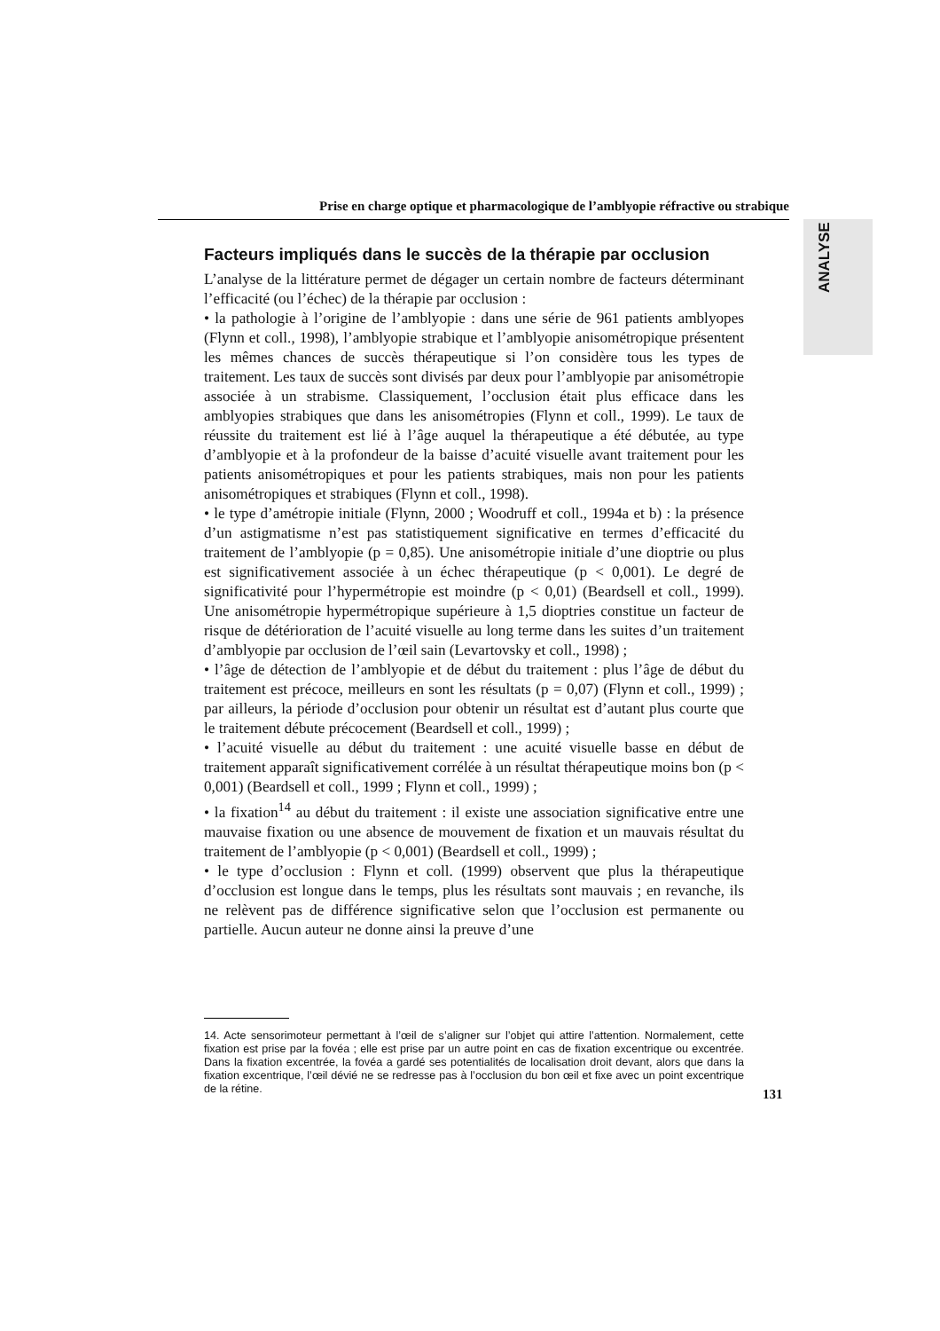Prise en charge optique et pharmacologique de l’amblyopie réfractive ou strabique
ANALYSE
Facteurs impliqués dans le succès de la thérapie par occlusion
L’analyse de la littérature permet de dégager un certain nombre de facteurs déterminant l’efficacité (ou l’échec) de la thérapie par occlusion :
• la pathologie à l’origine de l’amblyopie : dans une série de 961 patients amblyopes (Flynn et coll., 1998), l’amblyopie strabique et l’amblyopie anisométropique présentent les mêmes chances de succès thérapeutique si l’on considère tous les types de traitement. Les taux de succès sont divisés par deux pour l’amblyopie par anisométropie associée à un strabisme. Classiquement, l’occlusion était plus efficace dans les amblyopies strabiques que dans les anisométropies (Flynn et coll., 1999). Le taux de réussite du traitement est lié à l’âge auquel la thérapeutique a été débutée, au type d’amblyopie et à la profondeur de la baisse d’acuité visuelle avant traitement pour les patients anisométropiques et pour les patients strabiques, mais non pour les patients anisométropiques et strabiques (Flynn et coll., 1998).
• le type d’amétropie initiale (Flynn, 2000 ; Woodruff et coll., 1994a et b) : la présence d’un astigmatisme n’est pas statistiquement significative en termes d’efficacité du traitement de l’amblyopie (p = 0,85). Une anisométropie initiale d’une dioptrie ou plus est significativement associée à un échec thérapeutique (p < 0,001). Le degré de significativité pour l’hypermétropie est moindre (p < 0,01) (Beardsell et coll., 1999). Une anisométropie hypermétropique supérieure à 1,5 dioptries constitue un facteur de risque de détérioration de l’acuité visuelle au long terme dans les suites d’un traitement d’amblyopie par occlusion de l’œil sain (Levartovsky et coll., 1998) ;
• l’âge de détection de l’amblyopie et de début du traitement : plus l’âge de début du traitement est précoce, meilleurs en sont les résultats (p = 0,07) (Flynn et coll., 1999) ; par ailleurs, la période d’occlusion pour obtenir un résultat est d’autant plus courte que le traitement débute précocement (Beardsell et coll., 1999) ;
• l’acuité visuelle au début du traitement : une acuité visuelle basse en début de traitement apparaît significativement corrélée à un résultat thérapeutique moins bon (p < 0,001) (Beardsell et coll., 1999 ; Flynn et coll., 1999) ;
• la fixation<sup>14</sup> au début du traitement : il existe une association significative entre une mauvaise fixation ou une absence de mouvement de fixation et un mauvais résultat du traitement de l’amblyopie (p < 0,001) (Beardsell et coll., 1999) ;
• le type d’occlusion : Flynn et coll. (1999) observent que plus la thérapeutique d’occlusion est longue dans le temps, plus les résultats sont mauvais ; en revanche, ils ne relèvent pas de différence significative selon que l’occlusion est permanente ou partielle. Aucun auteur ne donne ainsi la preuve d’une
14. Acte sensorimoteur permettant à l’œil de s’aligner sur l’objet qui attire l’attention. Normalement, cette fixation est prise par la fovéa ; elle est prise par un autre point en cas de fixation excentrique ou excentrée. Dans la fixation excentrée, la fovéa a gardé ses potentialités de localisation droit devant, alors que dans la fixation excentrique, l’œil dévié ne se redresse pas à l’occlusion du bon œil et fixe avec un point excentrique de la rétine.
131